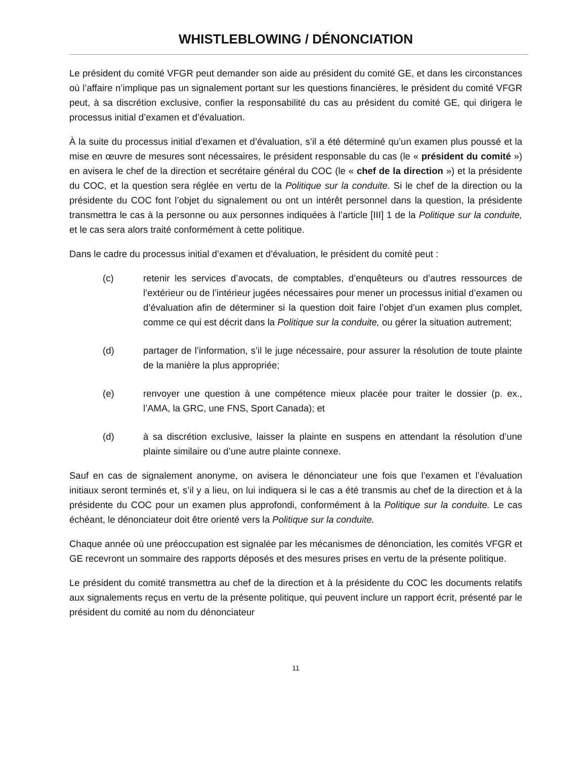WHISTLEBLOWING / DÉNONCIATION
Le président du comité VFGR peut demander son aide au président du comité GE, et dans les circonstances où l’affaire n’implique pas un signalement portant sur les questions financières, le président du comité VFGR peut, à sa discrétion exclusive, confier la responsabilité du cas au président du comité GE, qui dirigera le processus initial d’examen et d’évaluation.
À la suite du processus initial d’examen et d’évaluation, s’il a été déterminé qu’un examen plus poussé et la mise en œuvre de mesures sont nécessaires, le président responsable du cas (le « président du comité ») en avisera le chef de la direction et secrétaire général du COC (le « chef de la direction ») et la présidente du COC, et la question sera réglée en vertu de la Politique sur la conduite. Si le chef de la direction ou la présidente du COC font l’objet du signalement ou ont un intérêt personnel dans la question, la présidente transmettra le cas à la personne ou aux personnes indiquées à l’article [III] 1 de la Politique sur la conduite, et le cas sera alors traité conformément à cette politique.
Dans le cadre du processus initial d’examen et d’évaluation, le président du comité peut :
(c) retenir les services d’avocats, de comptables, d’enquêteurs ou d’autres ressources de l’extérieur ou de l’intérieur jugées nécessaires pour mener un processus initial d’examen ou d’évaluation afin de déterminer si la question doit faire l’objet d’un examen plus complet, comme ce qui est décrit dans la Politique sur la conduite, ou gérer la situation autrement;
(d) partager de l’information, s’il le juge nécessaire, pour assurer la résolution de toute plainte de la manière la plus appropriée;
(e) renvoyer une question à une compétence mieux placée pour traiter le dossier (p. ex., l’AMA, la GRC, une FNS, Sport Canada); et
(d) à sa discrétion exclusive, laisser la plainte en suspens en attendant la résolution d’une plainte similaire ou d’une autre plainte connexe.
Sauf en cas de signalement anonyme, on avisera le dénonciateur une fois que l’examen et l’évaluation initiaux seront terminés et, s’il y a lieu, on lui indiquera si le cas a été transmis au chef de la direction et à la présidente du COC pour un examen plus approfondi, conformément à la Politique sur la conduite. Le cas échéant, le dénonciateur doit être orienté vers la Politique sur la conduite.
Chaque année où une préoccupation est signalée par les mécanismes de dénonciation, les comités VFGR et GE recevront un sommaire des rapports déposés et des mesures prises en vertu de la présente politique.
Le président du comité transmettra au chef de la direction et à la présidente du COC les documents relatifs aux signalements reçus en vertu de la présente politique, qui peuvent inclure un rapport écrit, présenté par le président du comité au nom du dénonciateur
11